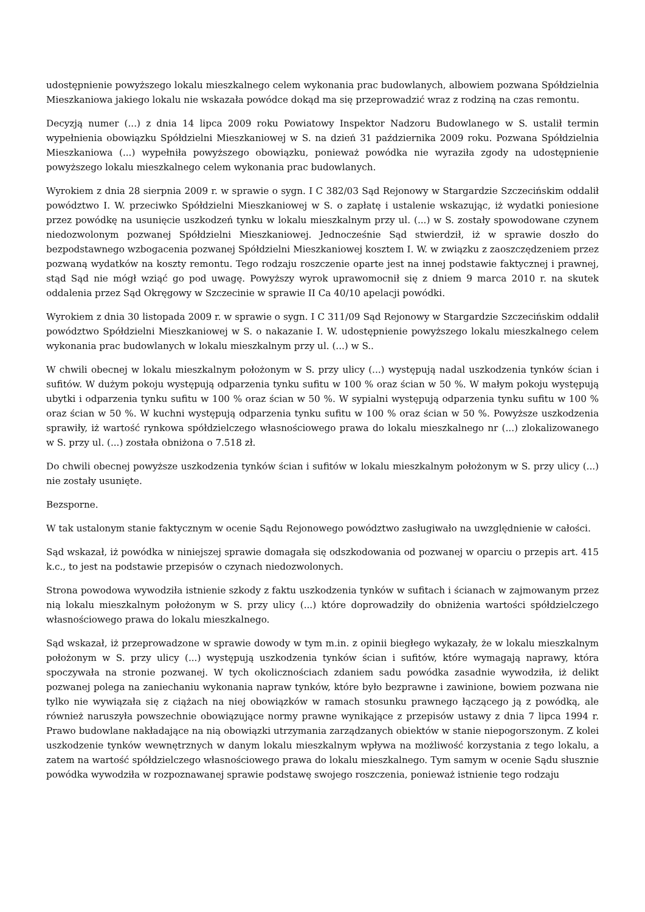udostępnienie powyższego lokalu mieszkalnego celem wykonania prac budowlanych, albowiem pozwana Spółdzielnia Mieszkaniowa jakiego lokalu nie wskazała powódce dokąd ma się przeprowadzić wraz z rodziną na czas remontu.
Decyzją numer (...) z dnia 14 lipca 2009 roku Powiatowy Inspektor Nadzoru Budowlanego w S. ustalił termin wypełnienia obowiązku Spółdzielni Mieszkaniowej w S. na dzień 31 października 2009 roku. Pozwana Spółdzielnia Mieszkaniowa (...) wypełniła powyższego obowiązku, ponieważ powódka nie wyraziła zgody na udostępnienie powyższego lokalu mieszkalnego celem wykonania prac budowlanych.
Wyrokiem z dnia 28 sierpnia 2009 r. w sprawie o sygn. I C 382/03 Sąd Rejonowy w Stargardzie Szczecińskim oddalił powództwo I. W. przeciwko Spółdzielni Mieszkaniowej w S. o zapłatę i ustalenie wskazując, iż wydatki poniesione przez powódkę na usunięcie uszkodzeń tynku w lokalu mieszkalnym przy ul. (...) w S. zostały spowodowane czynem niedozwolonym pozwanej Spółdzielni Mieszkaniowej. Jednocześnie Sąd stwierdził, iż w sprawie doszło do bezpodstawnego wzbogacenia pozwanej Spółdzielni Mieszkaniowej kosztem I. W. w związku z zaoszczędzeniem przez pozwaną wydatków na koszty remontu. Tego rodzaju roszczenie oparte jest na innej podstawie faktycznej i prawnej, stąd Sąd nie mógł wziąć go pod uwagę. Powyższy wyrok uprawomocnił się z dniem 9 marca 2010 r. na skutek oddalenia przez Sąd Okręgowy w Szczecinie w sprawie II Ca 40/10 apelacji powódki.
Wyrokiem z dnia 30 listopada 2009 r. w sprawie o sygn. I C 311/09 Sąd Rejonowy w Stargardzie Szczecińskim oddalił powództwo Spółdzielni Mieszkaniowej w S. o nakazanie I. W. udostępnienie powyższego lokalu mieszkalnego celem wykonania prac budowlanych w lokalu mieszkalnym przy ul. (...) w S..
W chwili obecnej w lokalu mieszkalnym położonym w S. przy ulicy (...) występują nadal uszkodzenia tynków ścian i sufitów. W dużym pokoju występują odparzenia tynku sufitu w 100 % oraz ścian w 50 %. W małym pokoju występują ubytki i odparzenia tynku sufitu w 100 % oraz ścian w 50 %. W sypialni występują odparzenia tynku sufitu w 100 % oraz ścian w 50 %. W kuchni występują odparzenia tynku sufitu w 100 % oraz ścian w 50 %. Powyższe uszkodzenia sprawiły, iż wartość rynkowa spółdzielczego własnościowego prawa do lokalu mieszkalnego nr (...) zlokalizowanego w S. przy ul. (...) została obniżona o 7.518 zł.
Do chwili obecnej powyższe uszkodzenia tynków ścian i sufitów w lokalu mieszkalnym położonym w S. przy ulicy (...) nie zostały usunięte.
Bezsporne.
W tak ustalonym stanie faktycznym w ocenie Sądu Rejonowego powództwo zasługiwało na uwzględnienie w całości.
Sąd wskazał, iż powódka w niniejszej sprawie domagała się odszkodowania od pozwanej w oparciu o przepis art. 415 k.c., to jest na podstawie przepisów o czynach niedozwolonych.
Strona powodowa wywodziła istnienie szkody z faktu uszkodzenia tynków w sufitach i ścianach w zajmowanym przez nią lokalu mieszkalnym położonym w S. przy ulicy (...) które doprowadziły do obniżenia wartości spółdzielczego własnościowego prawa do lokalu mieszkalnego.
Sąd wskazał, iż przeprowadzone w sprawie dowody w tym m.in. z opinii biegłego wykazały, że w lokalu mieszkalnym położonym w S. przy ulicy (...) występują uszkodzenia tynków ścian i sufitów, które wymagają naprawy, która spoczywała na stronie pozwanej. W tych okolicznościach zdaniem sadu powódka zasadnie wywodziła, iż delikt pozwanej polega na zaniechaniu wykonania napraw tynków, które było bezprawne i zawinione, bowiem pozwana nie tylko nie wywiązała się z ciążach na niej obowiązków w ramach stosunku prawnego łączącego ją z powódką, ale również naruszyła powszechnie obowiązujące normy prawne wynikające z przepisów ustawy z dnia 7 lipca 1994 r. Prawo budowlane nakładające na nią obowiązki utrzymania zarządzanych obiektów w stanie niepogorszonym. Z kolei uszkodzenie tynków wewnętrznych w danym lokalu mieszkalnym wpływa na możliwość korzystania z tego lokalu, a zatem na wartość spółdzielczego własnościowego prawa do lokalu mieszkalnego. Tym samym w ocenie Sądu słusznie powódka wywodziła w rozpoznawanej sprawie podstawę swojego roszczenia, ponieważ istnienie tego rodzaju